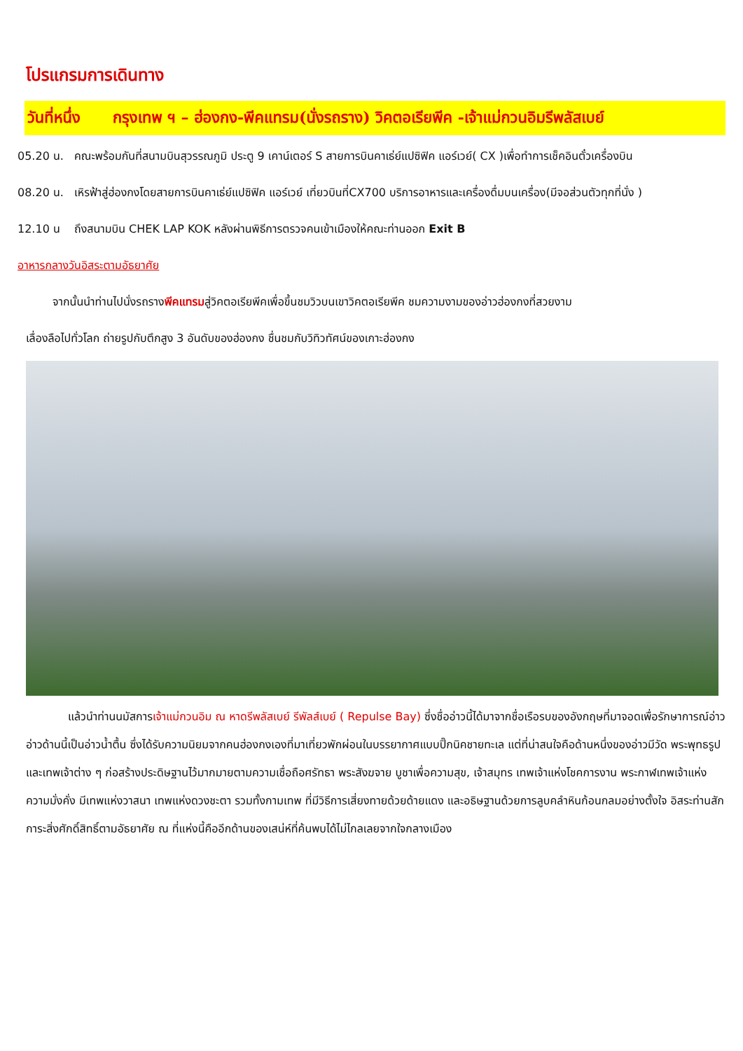โปรแกรมการเดินทาง
วันที่หนึ่ง กรุงเทพ ฯ – ฮ่องกง-พีคแทรม(นั่งรถราง) วิคตอเรียพีค -เจ้าแม่กวนอิมรีพลัสเบย์
05.20 น. คณะพร้อมกันที่สนามบินสุวรรณภูมิ ประตู 9 เคาน์เตอร์ S สายการบินคาเธ่ย์แปซิฟิค แอร์เวย์( CX )เพื่อทำการเช็คอินตั๋วเครื่องบิน
08.20 น. เหิรฟ้าสู่ฮ่องกงโดยสายการบินคาเธ่ย์แปซิฟิค แอร์เวย์ เที่ยวบินที่CX700 บริการอาหารและเครื่องดื่มบนเครื่อง(มีจอส่วนตัวทุกที่นั่ง )
12.10 น ถึงสนามบิน CHEK LAP KOK หลังผ่านพิธีการตรวจคนเข้าเมืองให้คณะท่านออก Exit B
อาหารกลางวันอิสระตามอัธยาศัย
จากนั้นนำท่านไปนั่งรถรางพีคแทรมสู่วิคตอเรียพีคเพื่อขึ้นชมวิวบนเขาวิคตอเรียพีค ชมความงามของอ่าวฮ่องกงที่สวยงาม
เลื่องลือไปทั่วโลก ถ่ายรูปกับตึกสูง 3 อันดับของฮ่องกง ชื่นชมกับวิทิวทัศน์ของเกาะฮ่องกง
แล้วนำท่านนมัสการเจ้าแม่กวนอิม ณ หาดรีพลัสเบย์ รีพัลส์เบย์ ( Repulse Bay) ซึ่งชื่ออ่าวนี้ได้มาจากชื่อเรือรบของอังกฤษที่มาจอดเพื่อรักษาการณ์อ่าวอ่าวด้านนี้เป็นอ่าวน้ำตื้น ซึ่งได้รับความนิยมจากคนฮ่องกงเองที่มาเที่ยวพักผ่อนในบรรยากาศแบบปิ๊กนิคชายทะเล แต่ที่น่าสนใจคือด้านหนึ่งของอ่าวมีวัด พระพุทธรูป และเทพเจ้าต่าง ๆ ก่อสร้างประดิษฐานไว้มากมายตามความเชื่อถือศรัทธา พระสังฆจาย บูชาเพื่อความสุข, เจ้าสมุทร เทพเจ้าแห่งโชคการงาน พระกาฬเทพเจ้าแห่งความมั่งคั่ง มีเทพแห่งวาสนา เทพแห่งดวงชะตา รวมทั้งกามเทพ ที่มีวิธีการเสี่ยงทายด้วยด้ายแดง และอธิษฐานด้วยการลูบคลำหินก้อนกลมอย่างตั้งใจ อิสระท่านสักการะสิ่งศักดิ์สิทธิ์ตามอัธยาศัย ณ ที่แห่งนี้คืออีกด้านของเสน่ห์ที่ค้นพบได้ไม่ไกลเลยจากใจกลางเมือง